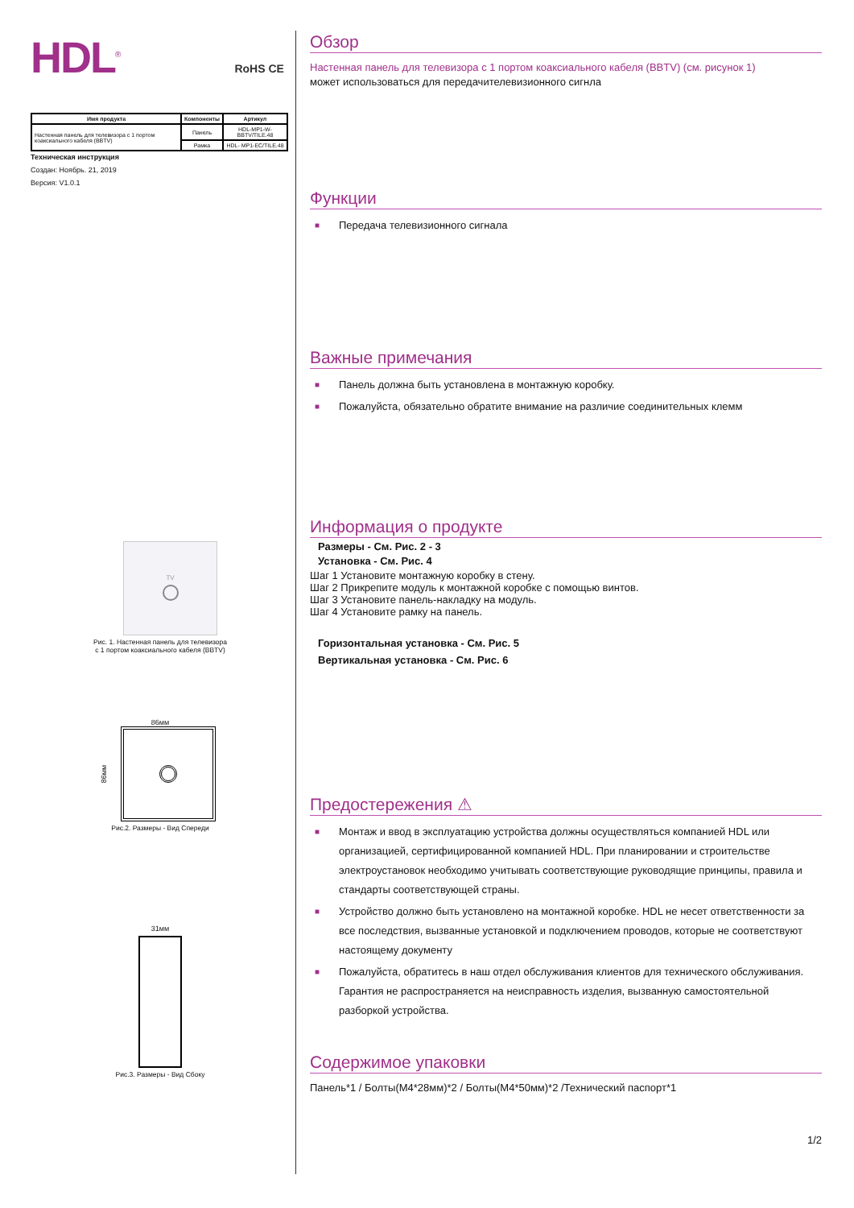HDL<sup>®</sup> RoHS CE
| Имя продукта | Компоненты | Артикул |
| --- | --- | --- |
| Настенная панель для телевизора с 1 портом коаксиального кабеля (BBTV) | Панель | HDL-MP1-W-BBTV/TILE.48 |
| | Рамка | HDL- MP1-EC/TILE.48 |
Техническая инструкция
Создан: Ноябрь. 21, 2019
Версия: V1.0.1
TV
Рис. 1. Настенная панель для телевизора
с 1 портом коаксиального кабеля (BBTV)
86мм
86мм
Рис.2. Размеры - Вид Спереди
31мм
Рис.3. Размеры - Вид Сбоку
Обзор
Настенная панель для телевизора с 1 портом коаксиального кабеля (BBTV) (см. рисунок 1)
может использоваться для передачителевизионного сигнла
Функции
■ Передача телевизионного сигнала
Важные примечания
■ Панель должна быть установлена в монтажную коробку.
■ Пожалуйста, обязательно обратите внимание на различие соединительных клемм
Информация о продукте
Размеры - См. Рис. 2 - 3
Установка - См. Рис. 4
Шаг 1 Установите монтажную коробку в стену.
Шаг 2 Прикрепите модуль к монтажной коробке с помощью винтов.
Шаг 3 Установите панель-накладку на модуль.
Шаг 4 Установите рамку на панель.
Горизонтальная установка - См. Рис. 5
Вертикальная установка - См. Рис. 6
Предостережения ⚠
■ Монтаж и ввод в эксплуатацию устройства должны осуществляться компанией HDL или организацией, сертифицированной компанией HDL. При планировании и строительстве электроустановок необходимо учитывать соответствующие руководящие принципы, правила и стандарты соответствующей страны.
■ Устройство должно быть установлено на монтажной коробке. HDL не несет ответственности за все последствия, вызванные установкой и подключением проводов, которые не соответствуют настоящему документу
■ Пожалуйста, обратитесь в наш отдел обслуживания клиентов для технического обслуживания. Гарантия не распространяется на неисправность изделия, вызванную самостоятельной разборкой устройства.
Содержимое упаковки
Панель*1 / Болты(M4*28мм)*2 / Болты(M4*50мм)*2 /Технический паспорт*1
1/2